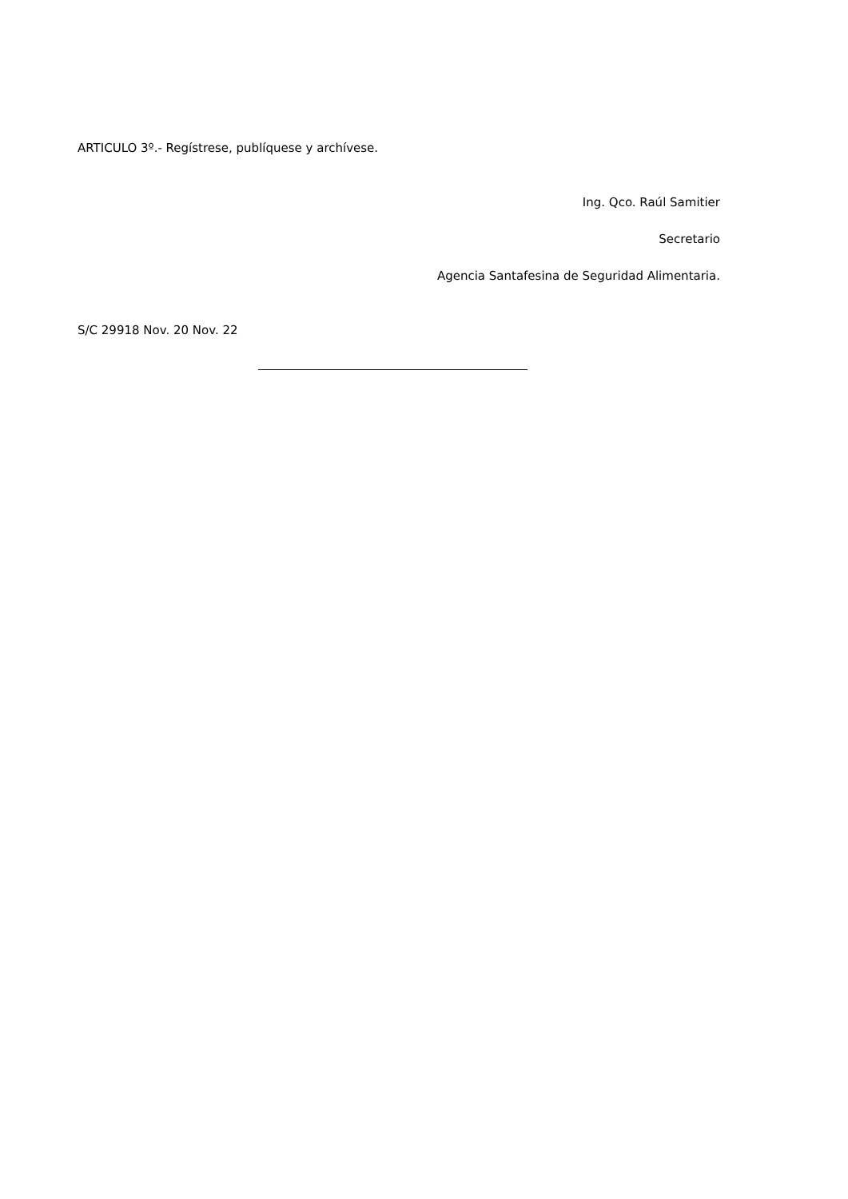ARTICULO 3º.- Regístrese, publíquese y archívese.
Ing. Qco. Raúl Samitier
Secretario
Agencia Santafesina de Seguridad Alimentaria.
S/C 29918 Nov. 20 Nov. 22